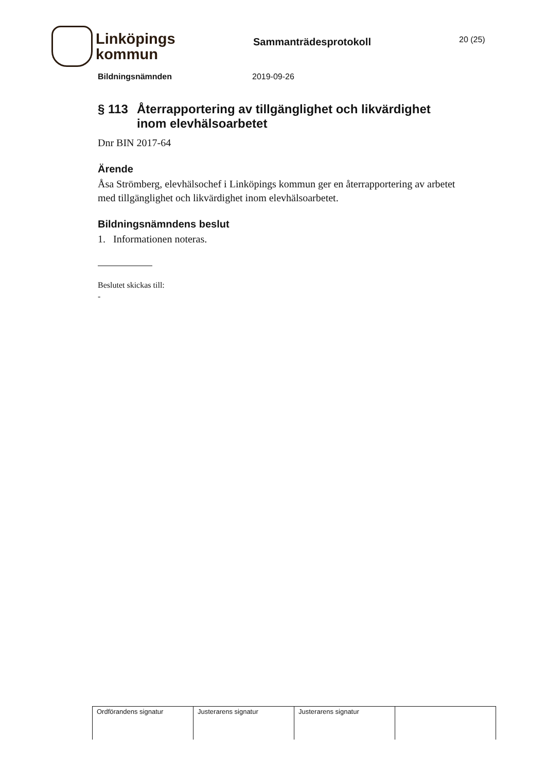Linköpings
kommun
Sammanträdesprotokoll
20 (25)
Bildningsnämnden 2019-09-26
§ 113 Återrapportering av tillgänglighet och likvärdighet inom elevhälsoarbetet
Dnr BIN 2017-64
Ärende
Åsa Strömberg, elevhälsochef i Linköpings kommun ger en återrapportering av arbetet med tillgänglighet och likvärdighet inom elevhälsoarbetet.
Bildningsnämndens beslut
1. Informationen noteras.
Beslutet skickas till:
-
| Ordförandens signatur | Justerarens signatur | Justerarens signatur | |